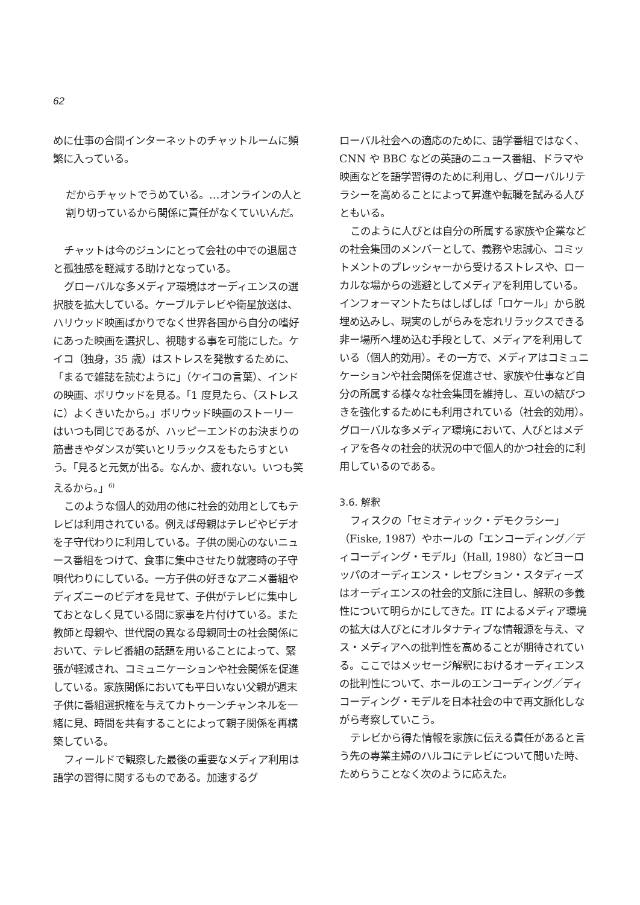62
めに仕事の合間インターネットのチャットルームに頻繁に入っている。
だからチャットでうめている。…オンラインの人と割り切っているから関係に責任がなくていいんだ。
チャットは今のジュンにとって会社の中での退屈さと孤独感を軽減する助けとなっている。
グローバルな多メディア環境はオーディエンスの選択肢を拡大している。ケーブルテレビや衛星放送は、ハリウッド映画ばかりでなく世界各国から自分の嗜好にあった映画を選択し、視聴する事を可能にした。ケイコ（独身，35 歳）はストレスを発散するために、「まるで雑誌を読むように」（ケイコの言葉）、インドの映画、ボリウッドを見る。「1 度見たら、（ストレスに）よくきいたから。」ボリウッド映画のストーリーはいつも同じであるが、ハッピーエンドのお決まりの筋書きやダンスが笑いとリラックスをもたらすという。「見ると元気が出る。なんか、疲れない。いつも笑えるから。」<sup>6)</sup>
このような個人的効用の他に社会的効用としてもテレビは利用されている。例えば母親はテレビやビデオを子守代わりに利用している。子供の関心のないニュース番組をつけて、食事に集中させたり就寝時の子守唄代わりにしている。一方子供の好きなアニメ番組やディズニーのビデオを見せて、子供がテレビに集中しておとなしく見ている間に家事を片付けている。また教師と母親や、世代間の異なる母親同士の社会関係において、テレビ番組の話題を用いることによって、緊張が軽減され、コミュニケーションや社会関係を促進している。家族関係においても平日いない父親が週末子供に番組選択権を与えてカトゥーンチャンネルを一緒に見、時間を共有することによって親子関係を再構築している。
フィールドで観察した最後の重要なメディア利用は語学の習得に関するものである。加速するグ
ローバル社会への適応のために、語学番組ではなく、CNN や BBC などの英語のニュース番組、ドラマや映画などを語学習得のために利用し、グローバルリテラシーを高めることによって昇進や転職を試みる人びともいる。
このように人びとは自分の所属する家族や企業などの社会集団のメンバーとして、義務や忠誠心、コミットメントのプレッシャーから受けるストレスや、ローカルな場からの逃避としてメディアを利用している。インフォーマントたちはしばしば「ロケール」から脱埋め込みし、現実のしがらみを忘れリラックスできる非ー場所へ埋め込む手段として、メディアを利用している（個人的効用）。その一方で、メディアはコミュニケーションや社会関係を促進させ、家族や仕事など自分の所属する様々な社会集団を維持し、互いの結びつきを強化するためにも利用されている（社会的効用）。グローバルな多メディア環境において、人びとはメディアを各々の社会的状況の中で個人的かつ社会的に利用しているのである。
3.6. 解釈
フィスクの「セミオティック・デモクラシー」（Fiske, 1987）やホールの「エンコーディング／ディコーディング・モデル」（Hall, 1980）などヨーロッパのオーディエンス・レセプション・スタディーズはオーディエンスの社会的文脈に注目し、解釈の多義性について明らかにしてきた。IT によるメディア環境の拡大は人びとにオルタナティブな情報源を与え、マス・メディアへの批判性を高めることが期待されている。ここではメッセージ解釈におけるオーディエンスの批判性について、ホールのエンコーディング／ディコーディング・モデルを日本社会の中で再文脈化しながら考察していこう。
テレビから得た情報を家族に伝える責任があると言う先の専業主婦のハルコにテレビについて聞いた時、ためらうことなく次のように応えた。